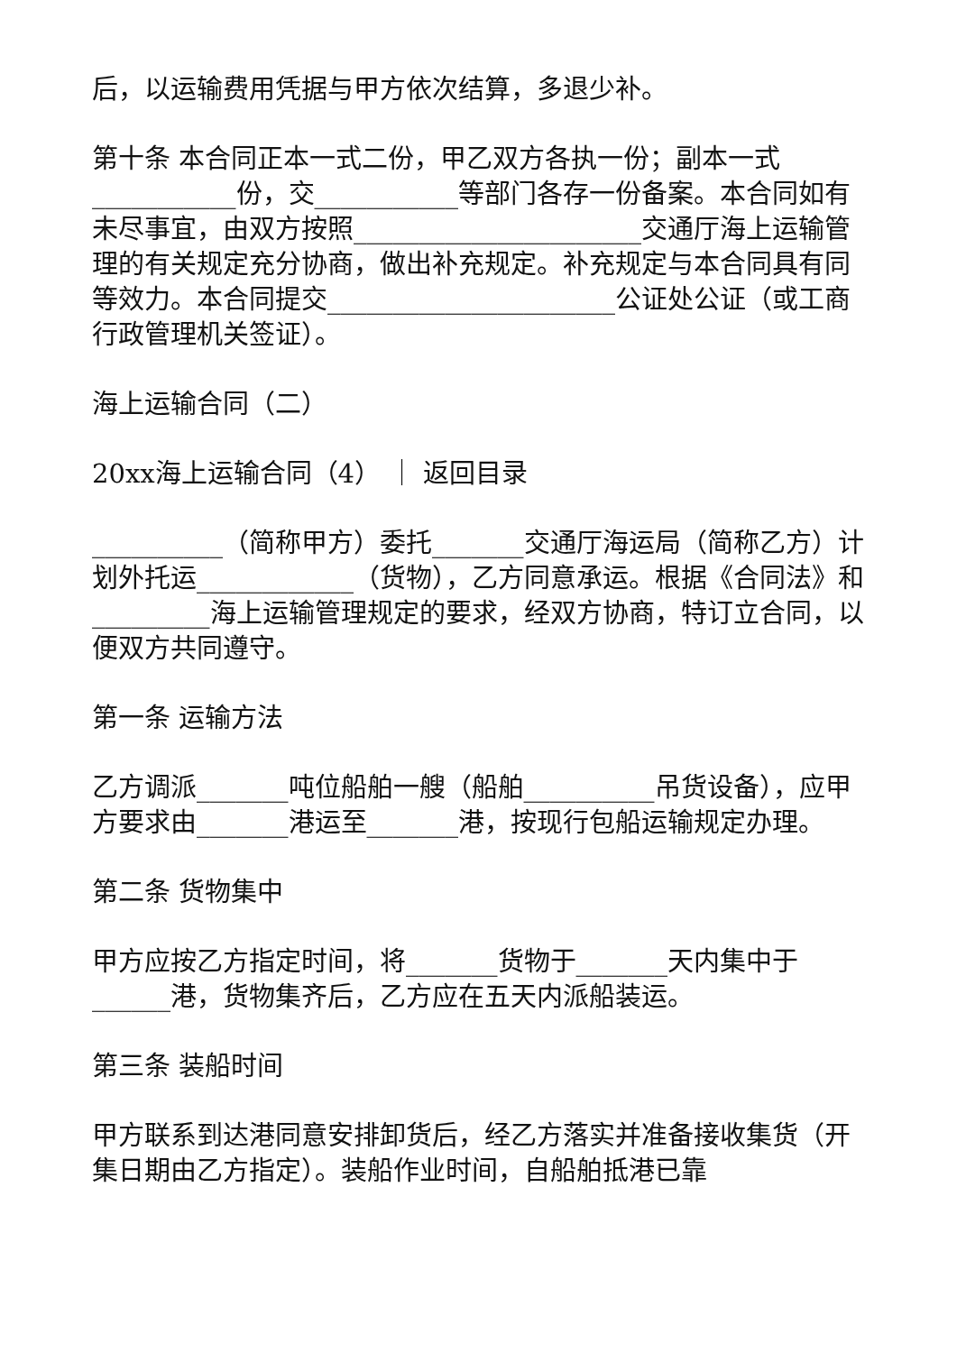后，以运输费用凭据与甲方依次结算，多退少补。
第十条 本合同正本一式二份，甲乙双方各执一份；副本一式___________份，交___________等部门各存一份备案。本合同如有未尽事宜，由双方按照______________________交通厅海上运输管理的有关规定充分协商，做出补充规定。补充规定与本合同具有同等效力。本合同提交______________________公证处公证（或工商行政管理机关签证）。
海上运输合同（二）
20xx海上运输合同（4） ｜ 返回目录
__________（简称甲方）委托_______交通厅海运局（简称乙方）计划外托运____________（货物），乙方同意承运。根据《合同法》和_________海上运输管理规定的要求，经双方协商，特订立合同，以便双方共同遵守。
第一条 运输方法
乙方调派_______吨位船舶一艘（船舶__________吊货设备），应甲方要求由_______港运至_______港，按现行包船运输规定办理。
第二条 货物集中
甲方应按乙方指定时间，将_______货物于_______天内集中于______港，货物集齐后，乙方应在五天内派船装运。
第三条 装船时间
甲方联系到达港同意安排卸货后，经乙方落实并准备接收集货（开集日期由乙方指定）。装船作业时间，自船舶抵港已靠